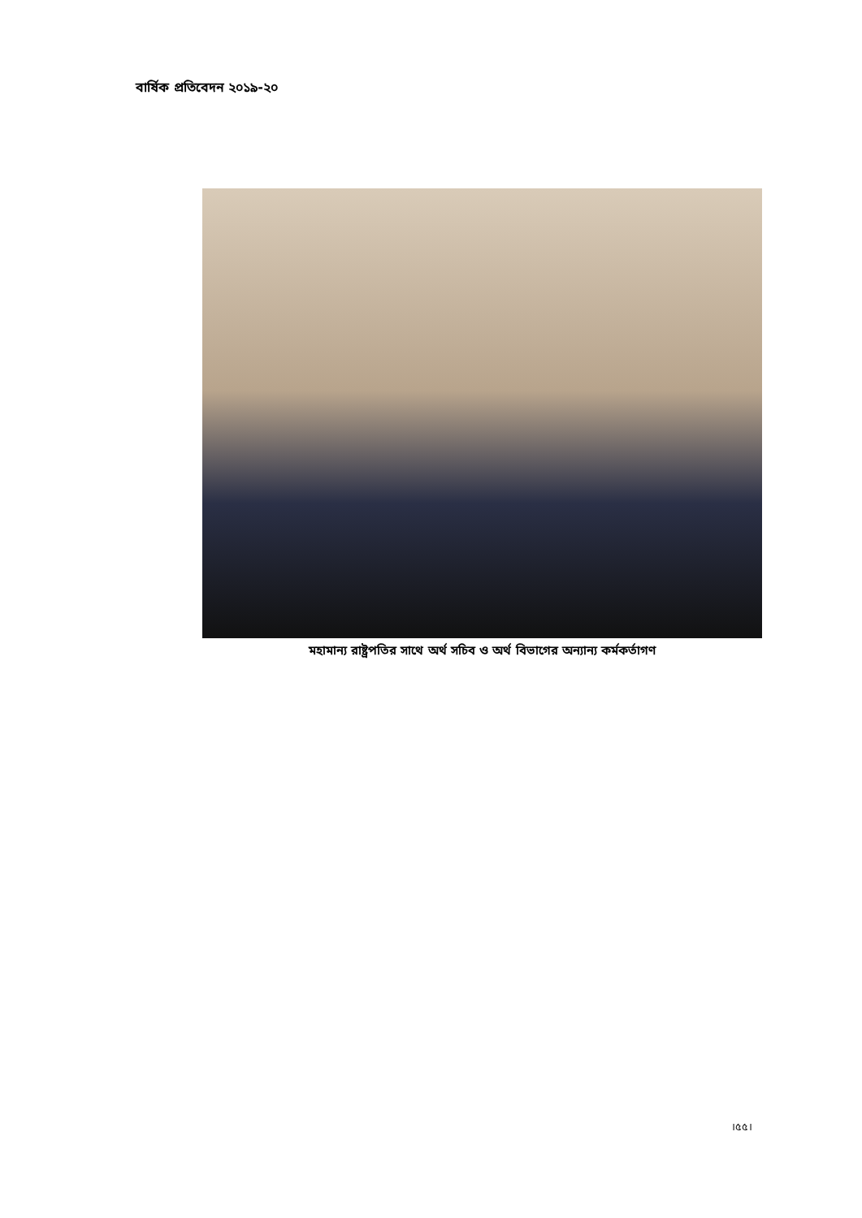বার্ষিক প্রতিবেদন ২০১৯-২০
মহামান্য রাষ্ট্রপতির সাথে অর্থ সচিব ও অর্থ বিভাগের অন্যান্য কর্মকর্তাগণ
।৫৫।